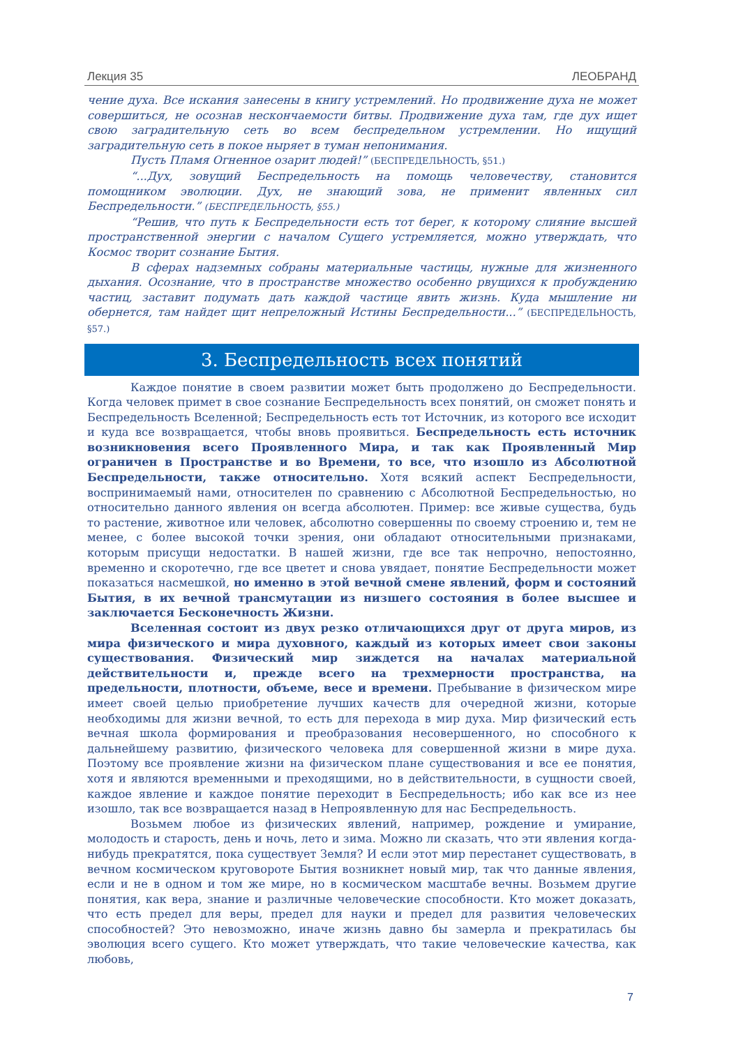Лекция 35 ЛЕОБРАНД
чение духа. Все искания занесены в книгу устремлений. Но продвижение духа не может совершиться, не осознав нескончаемости битвы. Продвижение духа там, где дух ищет свою заградительную сеть во всем беспредельном устремлении. Но ищущий заградительную сеть в покое ныряет в туман непонимания.
Пусть Пламя Огненное озарит людей!” (БЕСПРЕДЕЛЬНОСТЬ, §51.)
“...Дух, зовущий Беспредельность на помощь человечеству, становится помощником эволюции. Дух, не знающий зова, не применит явленных сил Беспредельности.” (БЕСПРЕДЕЛЬНОСТЬ, §55.)
“Решив, что путь к Беспредельности есть тот берег, к которому слияние высшей пространственной энергии с началом Сущего устремляется, можно утверждать, что Космос творит сознание Бытия.
В сферах надземных собраны материальные частицы, нужные для жизненного дыхания. Осознание, что в пространстве множество особенно рвущихся к пробуждению частиц, заставит подумать дать каждой частице явить жизнь. Куда мышление ни обернется, там найдет щит непреложный Истины Беспредельности...” (БЕСПРЕДЕЛЬНОСТЬ, §57.)
3. Беспредельность всех понятий
Каждое понятие в своем развитии может быть продолжено до Беспредельности. Когда человек примет в свое сознание Беспредельность всех понятий, он сможет понять и Беспредельность Вселенной; Беспредельность есть тот Источник, из которого все исходит и куда все возвращается, чтобы вновь проявиться. Беспредельность есть источник возникновения всего Проявленного Мира, и так как Проявленный Мир ограничен в Пространстве и во Времени, то все, что изошло из Абсолютной Беспредельности, также относительно. Хотя всякий аспект Беспредельности, воспринимаемый нами, относителен по сравнению с Абсолютной Беспредельностью, но относительно данного явления он всегда абсолютен. Пример: все живые существа, будь то растение, животное или человек, абсолютно совершенны по своему строению и, тем не менее, с более высокой точки зрения, они обладают относительными признаками, которым присущи недостатки. В нашей жизни, где все так непрочно, непостоянно, временно и скоротечно, где все цветет и снова увядает, понятие Беспредельности может показаться насмешкой, но именно в этой вечной смене явлений, форм и состояний Бытия, в их вечной трансмутации из низшего состояния в более высшее и заключается Бесконечность Жизни.
Вселенная состоит из двух резко отличающихся друг от друга миров, из мира физического и мира духовного, каждый из которых имеет свои законы существования. Физический мир зиждется на началах материальной действительности и, прежде всего на трехмерности пространства, на предельности, плотности, объеме, весе и времени. Пребывание в физическом мире имеет своей целью приобретение лучших качеств для очередной жизни, которые необходимы для жизни вечной, то есть для перехода в мир духа. Мир физический есть вечная школа формирования и преобразования несовершенного, но способного к дальнейшему развитию, физического человека для совершенной жизни в мире духа. Поэтому все проявление жизни на физическом плане существования и все ее понятия, хотя и являются временными и преходящими, но в действительности, в сущности своей, каждое явление и каждое понятие переходит в Беспредельность; ибо как все из нее изошло, так все возвращается назад в Непроявленную для нас Беспредельность.
Возьмем любое из физических явлений, например, рождение и умирание, молодость и старость, день и ночь, лето и зима. Можно ли сказать, что эти явления когда-нибудь прекратятся, пока существует Земля? И если этот мир перестанет существовать, в вечном космическом круговороте Бытия возникнет новый мир, так что данные явления, если и не в одном и том же мире, но в космическом масштабе вечны. Возьмем другие понятия, как вера, знание и различные человеческие способности. Кто может доказать, что есть предел для веры, предел для науки и предел для развития человеческих способностей? Это невозможно, иначе жизнь давно бы замерла и прекратилась бы эволюция всего сущего. Кто может утверждать, что такие человеческие качества, как любовь,
7